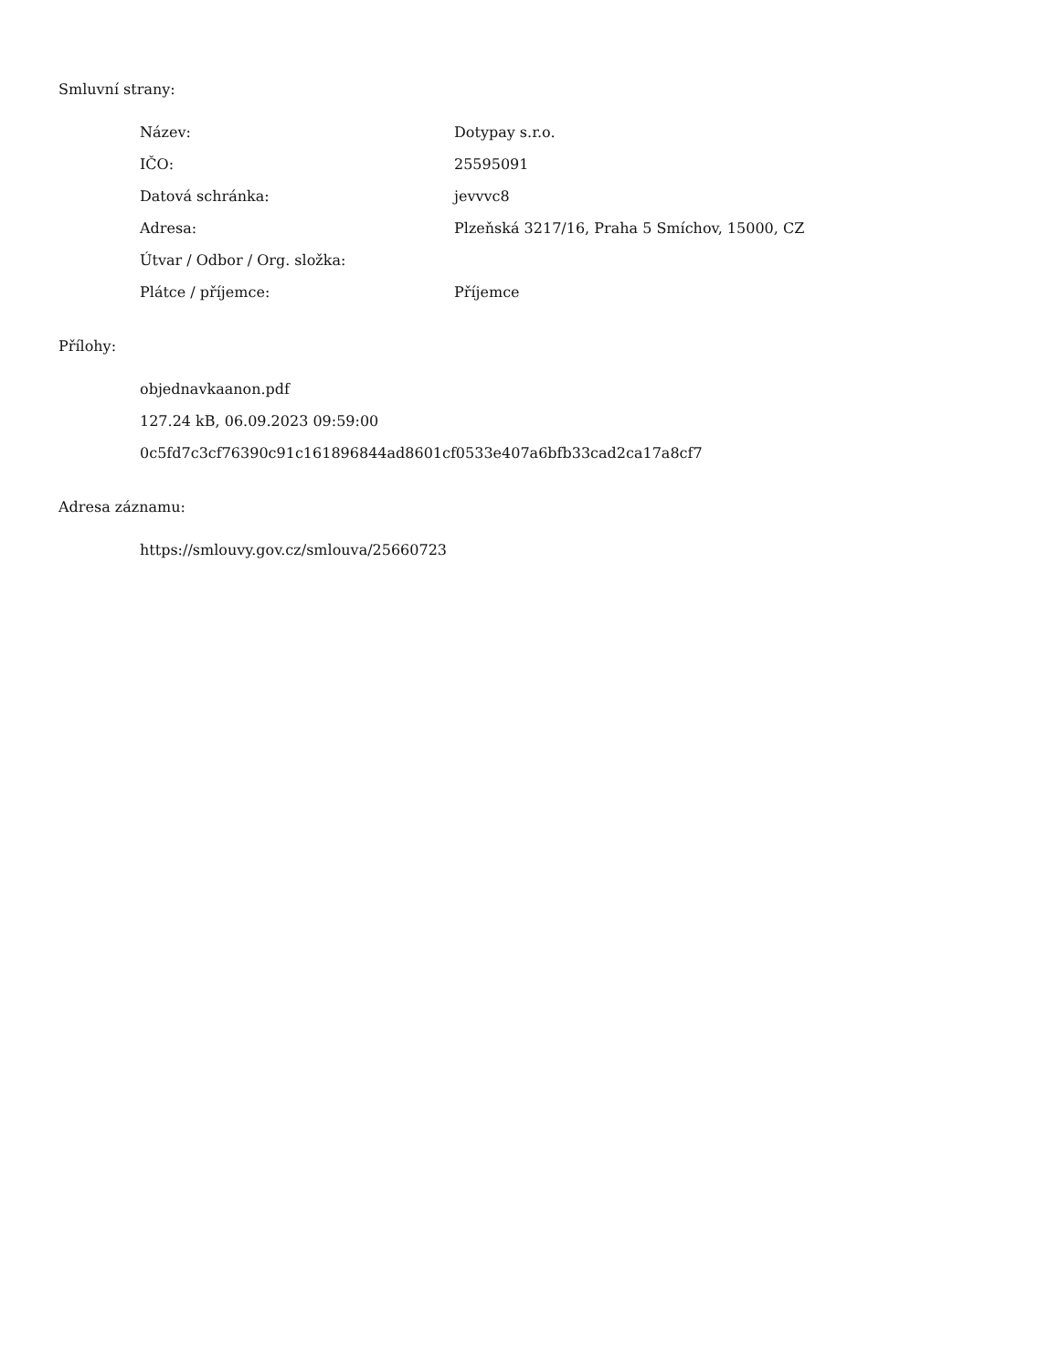Smluvní strany:
| Název: | Dotypay s.r.o. |
| IČO: | 25595091 |
| Datová schránka: | jevvvc8 |
| Adresa: | Plzeňská 3217/16, Praha 5 Smíchov, 15000, CZ |
| Útvar / Odbor / Org. složka: | |
| Plátce / příjemce: | Příjemce |
Přílohy:
objednavkaanon.pdf
127.24 kB, 06.09.2023 09:59:00
0c5fd7c3cf76390c91c161896844ad8601cf0533e407a6bfb33cad2ca17a8cf7
Adresa záznamu:
https://smlouvy.gov.cz/smlouva/25660723